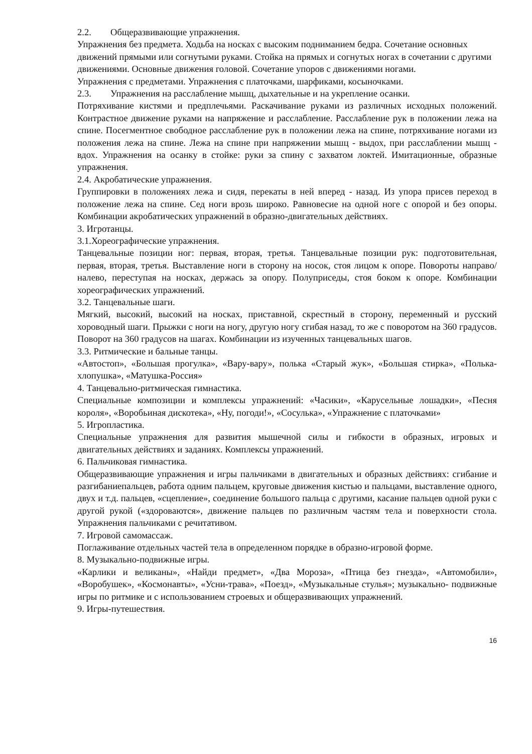2.2. Общеразвивающие упражнения.
Упражнения без предмета. Ходьба на носках с высоким подниманием бедра. Сочетание основных движений прямыми или согнутыми руками. Стойка на прямых и согнутых ногах в сочетании с другими движениями. Основные движения головой. Сочетание упоров с движениями ногами.
Упражнения с предметами. Упражнения с платочками, шарфиками, косыночками.
2.3. Упражнения на расслабление мышц, дыхательные и на укрепление осанки.
Потряхивание кистями и предплечьями. Раскачивание руками из различных исходных положений. Контрастное движение руками на напряжение и расслабление. Расслабление рук в положении лежа на спине. Посегментное свободное расслабление рук в положении лежа на спине, потряхивание ногами из положения лежа на спине. Лежа на спине при напряжении мышц - выдох, при расслаблении мышц - вдох. Упражнения на осанку в стойке: руки за спину с захватом локтей. Имитационные, образные упражнения.
2.4. Акробатические упражнения.
Группировки в положениях лежа и сидя, перекаты в ней вперед - назад. Из упора присев переход в положение лежа на спине. Сед ноги врозь широко. Равновесие на одной ноге с опорой и без опоры. Комбинации акробатических упражнений в образно-двигательных действиях.
3. Игротанцы.
3.1.Хореографические упражнения.
Танцевальные позиции ног: первая, вторая, третья. Танцевальные позиции рук: подготовительная, первая, вторая, третья. Выставление ноги в сторону на носок, стоя лицом к опоре. Повороты направо/налево, переступая на носках, держась за опору. Полуприседы, стоя боком к опоре. Комбинации хореографических упражнений.
3.2. Танцевальные шаги.
Мягкий, высокий, высокий на носках, приставной, скрестный в сторону, переменный и русский хороводный шаги. Прыжки с ноги на ногу, другую ногу сгибая назад, то же с поворотом на 360 градусов. Поворот на 360 градусов на шагах. Комбинации из изученных танцевальных шагов.
3.3. Ритмические и бальные танцы.
«Автостоп», «Большая прогулка», «Вару-вару», полька «Старый жук», «Большая стирка», «Полька-хлопушка», «Матушка-Россия»
4. Танцевально-ритмическая гимнастика.
Специальные композиции и комплексы упражнений: «Часики», «Карусельные лошадки», «Песня короля», «Воробьиная дискотека», «Ну, погоди!», «Сосулька», «Упражнение с платочками»
5. Игропластика.
Специальные упражнения для развития мышечной силы и гибкости в образных, игровых и двигательных действиях и заданиях. Комплексы упражнений.
6. Пальчиковая гимнастика.
Общеразвивающие упражнения и игры пальчиками в двигательных и образных действиях: сгибание и разгибаниепальцев, работа одним пальцем, круговые движения кистью и пальцами, выставление одного, двух и т.д. пальцев, «сцепление», соединение большого пальца с другими, касание пальцев одной руки с другой рукой («здороваются», движение пальцев по различным частям тела и поверхности стола. Упражнения пальчиками с речитативом.
7. Игровой самомассаж.
Поглаживание отдельных частей тела в определенном порядке в образно-игровой форме.
8. Музыкально-подвижные игры.
«Карлики и великаны», «Найди предмет», «Два Мороза», «Птица без гнезда», «Автомобили», «Воробушек», «Космонавты», «Усни-трава», «Поезд», «Музыкальные стулья»; музыкально- подвижные игры по ритмике и с использованием строевых и общеразвивающих упражнений.
9. Игры-путешествия.
16